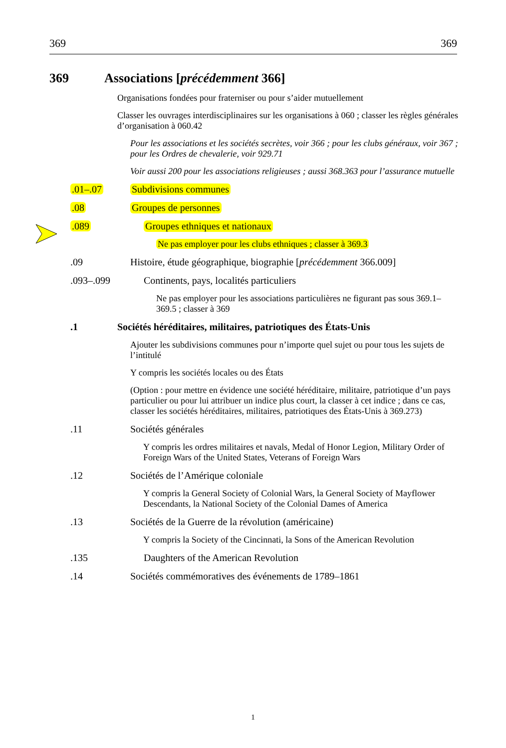369 369
369 Associations [précédemment 366]
Organisations fondées pour fraterniser ou pour s’aider mutuellement
Classer les ouvrages interdisciplinaires sur les organisations à 060 ; classer les règles générales d’organisation à 060.42
Pour les associations et les sociétés secrètes, voir 366 ; pour les clubs généraux, voir 367 ; pour les Ordres de chevalerie, voir 929.71
Voir aussi 200 pour les associations religieuses ; aussi 368.363 pour l’assurance mutuelle
.01–.07 Subdivisions communes
.08 Groupes de personnes
.089 Groupes ethniques et nationaux
Ne pas employer pour les clubs ethniques ; classer à 369.3
.09 Histoire, étude géographique, biographie [précédemment 366.009]
.093–.099 Continents, pays, localités particuliers
Ne pas employer pour les associations particulières ne figurant pas sous 369.1–369.5 ; classer à 369
.1 Sociétés héréditaires, militaires, patriotiques des États-Unis
Ajouter les subdivisions communes pour n’importe quel sujet ou pour tous les sujets de l’intitulé
Y compris les sociétés locales ou des États
(Option : pour mettre en évidence une société héréditaire, militaire, patriotique d’un pays particulier ou pour lui attribuer un indice plus court, la classer à cet indice ; dans ce cas, classer les sociétés héréditaires, militaires, patriotiques des États-Unis à 369.273)
.11 Sociétés générales
Y compris les ordres militaires et navals, Medal of Honor Legion, Military Order of Foreign Wars of the United States, Veterans of Foreign Wars
.12 Sociétés de l’Amérique coloniale
Y compris la General Society of Colonial Wars, la General Society of Mayflower Descendants, la National Society of the Colonial Dames of America
.13 Sociétés de la Guerre de la révolution (américaine)
Y compris la Society of the Cincinnati, la Sons of the American Revolution
.135 Daughters of the American Revolution
.14 Sociétés commémoratives des événements de 1789–1861
1